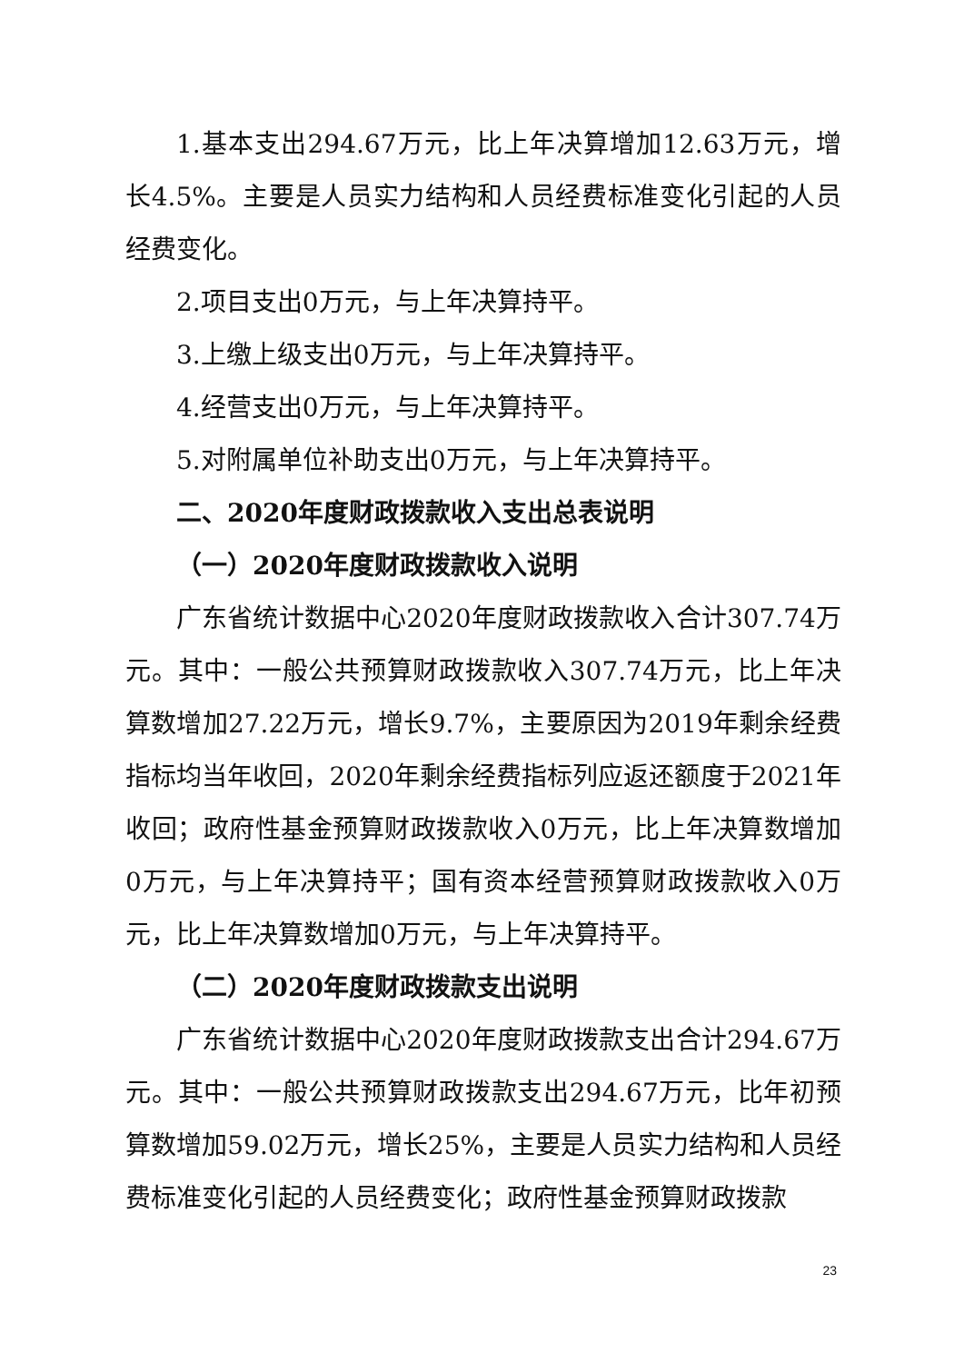1.基本支出294.67万元，比上年决算增加12.63万元，增长4.5%。主要是人员实力结构和人员经费标准变化引起的人员经费变化。
2.项目支出0万元，与上年决算持平。
3.上缴上级支出0万元，与上年决算持平。
4.经营支出0万元，与上年决算持平。
5.对附属单位补助支出0万元，与上年决算持平。
二、2020年度财政拨款收入支出总表说明
（一）2020年度财政拨款收入说明
广东省统计数据中心2020年度财政拨款收入合计307.74万元。其中：一般公共预算财政拨款收入307.74万元，比上年决算数增加27.22万元，增长9.7%，主要原因为2019年剩余经费指标均当年收回，2020年剩余经费指标列应返还额度于2021年收回；政府性基金预算财政拨款收入0万元，比上年决算数增加0万元，与上年决算持平；国有资本经营预算财政拨款收入0万元，比上年决算数增加0万元，与上年决算持平。
（二）2020年度财政拨款支出说明
广东省统计数据中心2020年度财政拨款支出合计294.67万元。其中：一般公共预算财政拨款支出294.67万元，比年初预算数增加59.02万元，增长25%，主要是人员实力结构和人员经费标准变化引起的人员经费变化；政府性基金预算财政拨款
23